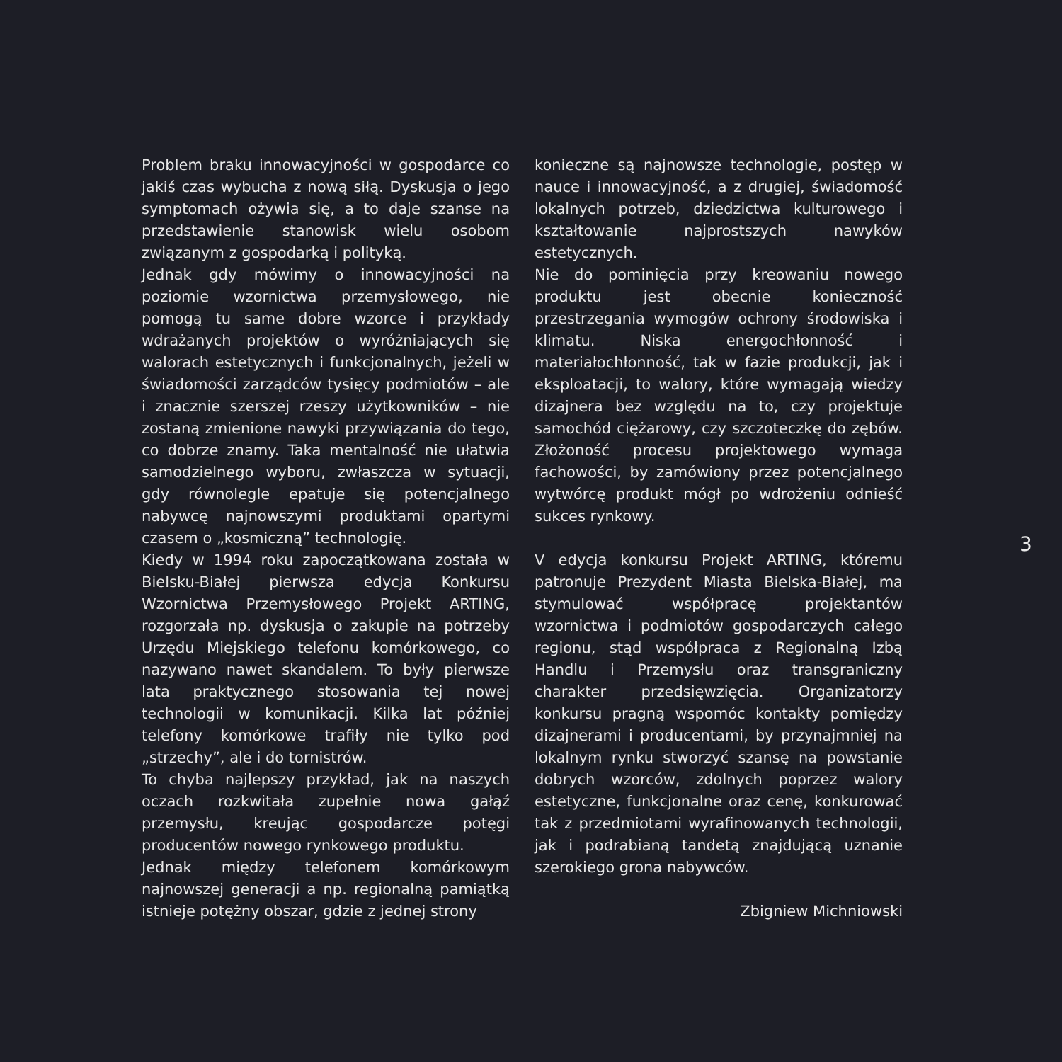Problem braku innowacyjności w gospodarce co jakiś czas wybucha z nową siłą. Dyskusja o jego symptomach ożywia się, a to daje szanse na przedstawienie stanowisk wielu osobom związanym z gospodarką i polityką.
Jednak gdy mówimy o innowacyjności na poziomie wzornictwa przemysłowego, nie pomogą tu same dobre wzorce i przykłady wdrażanych projektów o wyróżniających się walorach estetycznych i funkcjonalnych, jeżeli w świadomości zarządców tysięcy podmiotów – ale i znacznie szerszej rzeszy użytkowników – nie zostaną zmienione nawyki przywiązania do tego, co dobrze znamy. Taka mentalność nie ułatwia samodzielnego wyboru, zwłaszcza w sytuacji, gdy równolegle epatuje się potencjalnego nabywcę najnowszymi produktami opartymi czasem o „kosmiczną” technologię.
Kiedy w 1994 roku zapoczątkowana została w Bielsku-Białej pierwsza edycja Konkursu Wzornictwa Przemysłowego Projekt ARTING, rozgorzała np. dyskusja o zakupie na potrzeby Urzędu Miejskiego telefonu komórkowego, co nazywano nawet skandalem. To były pierwsze lata praktycznego stosowania tej nowej technologii w komunikacji. Kilka lat później telefony komórkowe trafiły nie tylko pod „strzechy”, ale i do tornistrów.
To chyba najlepszy przykład, jak na naszych oczach rozkwitała zupełnie nowa gałąź przemysłu, kreując gospodarcze potęgi producentów nowego rynkowego produktu.
Jednak między telefonem komórkowym najnowszej generacji a np. regionalną pamiątką istnieje potężny obszar, gdzie z jednej strony
konieczne są najnowsze technologie, postęp w nauce i innowacyjność, a z drugiej, świadomość lokalnych potrzeb, dziedzictwa kulturowego i kształtowanie najprostszych nawyków estetycznych.
Nie do pominięcia przy kreowaniu nowego produktu jest obecnie konieczność przestrzegania wymogów ochrony środowiska i klimatu. Niska energochłonność i materiałochłonność, tak w fazie produkcji, jak i eksploatacji, to walory, które wymagają wiedzy dizajnera bez względu na to, czy projektuje samochód ciężarowy, czy szczoteczkę do zębów. Złożoność procesu projektowego wymaga fachowości, by zamówiony przez potencjalnego wytwórcę produkt mógł po wdrożeniu odnieść sukces rynkowy.
V edycja konkursu Projekt ARTING, któremu patronuje Prezydent Miasta Bielska-Białej, ma stymulować współpracę projektantów wzornictwa i podmiotów gospodarczych całego regionu, stąd współpraca z Regionalną Izbą Handlu i Przemysłu oraz transgraniczny charakter przedsięwzięcia. Organizatorzy konkursu pragną wspomóc kontakty pomiędzy dizajnerami i producentami, by przynajmniej na lokalnym rynku stworzyć szansę na powstanie dobrych wzorców, zdolnych poprzez walory estetyczne, funkcjonalne oraz cenę, konkurować tak z przedmiotami wyrafinowanych technologii, jak i podrabianą tandetą znajdującą uznanie szerokiego grona nabywców.
Zbigniew Michniowski
3